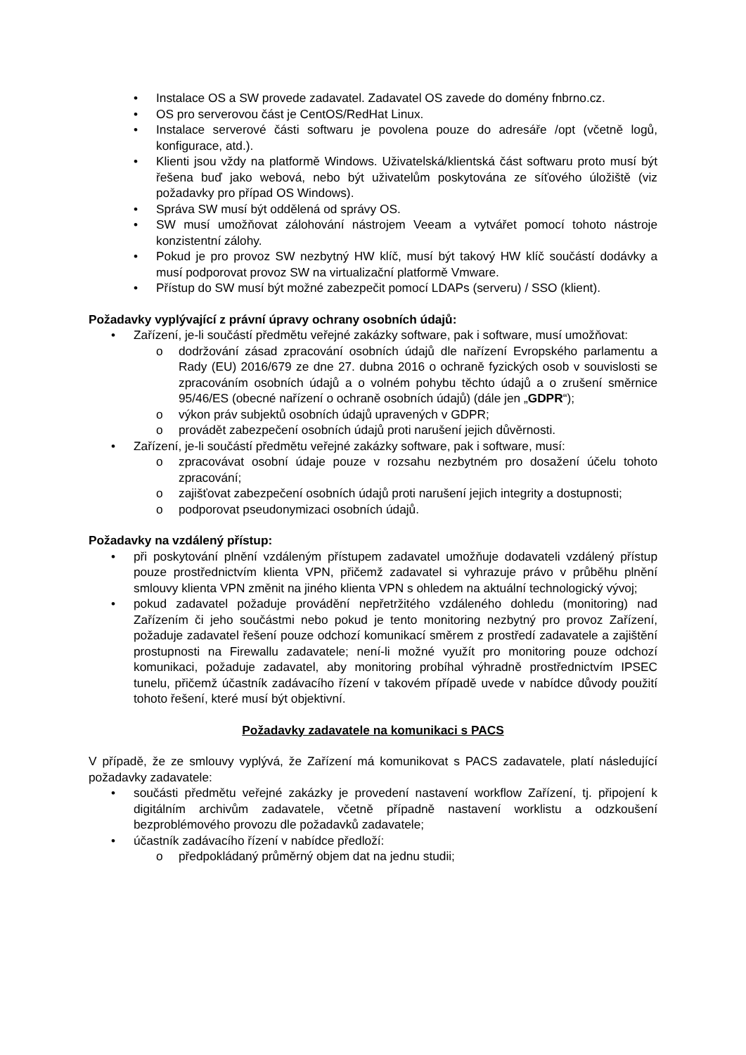• Instalace OS a SW provede zadavatel. Zadavatel OS zavede do domény fnbrno.cz.
• OS pro serverovou část je CentOS/RedHat Linux.
• Instalace serverové části softwaru je povolena pouze do adresáře /opt (včetně logů, konfigurace, atd.).
• Klienti jsou vždy na platformě Windows. Uživatelská/klientská část softwaru proto musí být řešena buď jako webová, nebo být uživatelům poskytována ze síťového úložiště (viz požadavky pro případ OS Windows).
• Správa SW musí být oddělená od správy OS.
• SW musí umožňovat zálohování nástrojem Veeam a vytvářet pomocí tohoto nástroje konzistentní zálohy.
• Pokud je pro provoz SW nezbytný HW klíč, musí být takový HW klíč součástí dodávky a musí podporovat provoz SW na virtualizační platformě Vmware.
• Přístup do SW musí být možné zabezpečit pomocí LDAPs (serveru) / SSO (klient).
Požadavky vyplývající z právní úpravy ochrany osobních údajů:
• Zařízení, je-li součástí předmětu veřejné zakázky software, pak i software, musí umožňovat:
o dodržování zásad zpracování osobních údajů dle nařízení Evropského parlamentu a Rady (EU) 2016/679 ze dne 27. dubna 2016 o ochraně fyzických osob v souvislosti se zpracováním osobních údajů a o volném pohybu těchto údajů a o zrušení směrnice 95/46/ES (obecné nařízení o ochraně osobních údajů) (dále jen „GDPR“);
o výkon práv subjektů osobních údajů upravených v GDPR;
o provádět zabezpečení osobních údajů proti narušení jejich důvěrnosti.
• Zařízení, je-li součástí předmětu veřejné zakázky software, pak i software, musí:
o zpracovávat osobní údaje pouze v rozsahu nezbytném pro dosažení účelu tohoto zpracování;
o zajišťovat zabezpečení osobních údajů proti narušení jejich integrity a dostupnosti;
o podporovat pseudonymizaci osobních údajů.
Požadavky na vzdálený přístup:
• při poskytování plnění vzdáleným přístupem zadavatel umožňuje dodavateli vzdálený přístup pouze prostřednictvím klienta VPN, přičemž zadavatel si vyhrazuje právo v průběhu plnění smlouvy klienta VPN změnit na jiného klienta VPN s ohledem na aktuální technologický vývoj;
• pokud zadavatel požaduje provádění nepřetržitého vzdáleného dohledu (monitoring) nad Zařízením či jeho součástmi nebo pokud je tento monitoring nezbytný pro provoz Zařízení, požaduje zadavatel řešení pouze odchozí komunikací směrem z prostředí zadavatele a zajištění prostupnosti na Firewallu zadavatele; není-li možné využít pro monitoring pouze odchozí komunikaci, požaduje zadavatel, aby monitoring probíhal výhradně prostřednictvím IPSEC tunelu, přičemž účastník zadávacího řízení v takovém případě uvede v nabídce důvody použití tohoto řešení, které musí být objektivní.
Požadavky zadavatele na komunikaci s PACS
V případě, že ze smlouvy vyplývá, že Zařízení má komunikovat s PACS zadavatele, platí následující požadavky zadavatele:
• součásti předmětu veřejné zakázky je provedení nastavení workflow Zařízení, tj. připojení k digitálním archivům zadavatele, včetně případně nastavení worklistu a odzkoušení bezproblémového provozu dle požadavků zadavatele;
• účastník zadávacího řízení v nabídce předloží:
o předpokládaný průměrný objem dat na jednu studii;